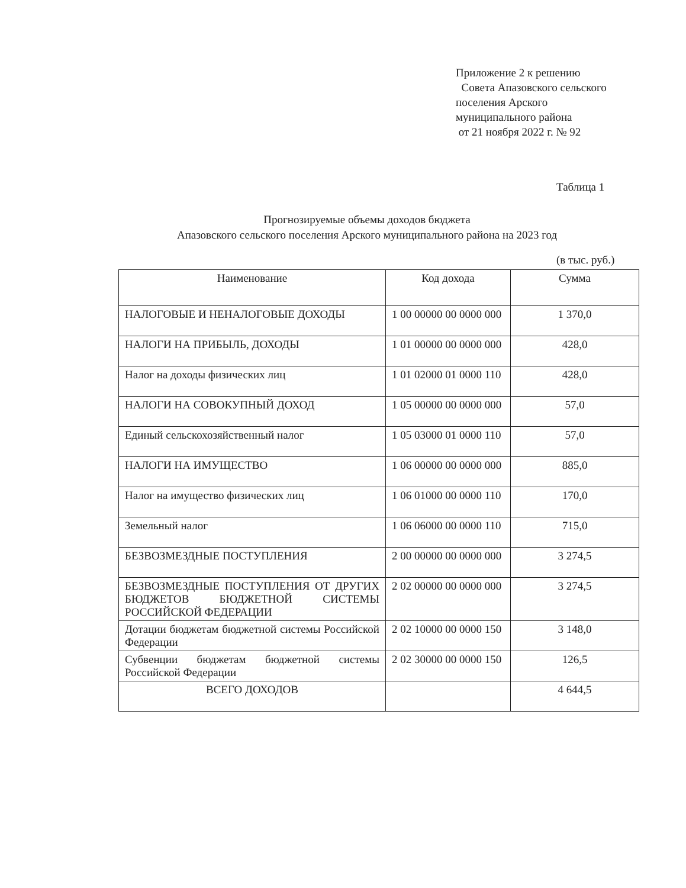Приложение 2 к решению
Совета Апазовского сельского
поселения Арского
муниципального района
от 21 ноября 2022 г. № 92
Таблица 1
Прогнозируемые объемы доходов бюджета
Апазовского сельского поселения Арского муниципального района на 2023 год
(в тыс. руб.)
| Наименование | Код дохода | Сумма |
| --- | --- | --- |
| НАЛОГОВЫЕ И НЕНАЛОГОВЫЕ ДОХОДЫ | 1 00 00000 00 0000 000 | 1 370,0 |
| НАЛОГИ НА ПРИБЫЛЬ, ДОХОДЫ | 1 01 00000 00 0000 000 | 428,0 |
| Налог на доходы физических лиц | 1 01 02000 01 0000 110 | 428,0 |
| НАЛОГИ НА СОВОКУПНЫЙ ДОХОД | 1 05 00000 00 0000 000 | 57,0 |
| Единый сельскохозяйственный налог | 1 05 03000 01 0000 110 | 57,0 |
| НАЛОГИ НА ИМУЩЕСТВО | 1 06 00000 00 0000 000 | 885,0 |
| Налог на имущество физических лиц | 1 06 01000 00 0000 110 | 170,0 |
| Земельный налог | 1 06 06000 00 0000 110 | 715,0 |
| БЕЗВОЗМЕЗДНЫЕ ПОСТУПЛЕНИЯ | 2 00 00000 00 0000 000 | 3 274,5 |
| БЕЗВОЗМЕЗДНЫЕ ПОСТУПЛЕНИЯ ОТ ДРУГИХ БЮДЖЕТОВ БЮДЖЕТНОЙ СИСТЕМЫ РОССИЙСКОЙ ФЕДЕРАЦИИ | 2 02 00000 00 0000 000 | 3 274,5 |
| Дотации бюджетам бюджетной системы Российской Федерации | 2 02 10000 00 0000 150 | 3 148,0 |
| Субвенции бюджетам бюджетной системы Российской Федерации | 2 02 30000 00 0000 150 | 126,5 |
| ВСЕГО ДОХОДОВ | | 4 644,5 |